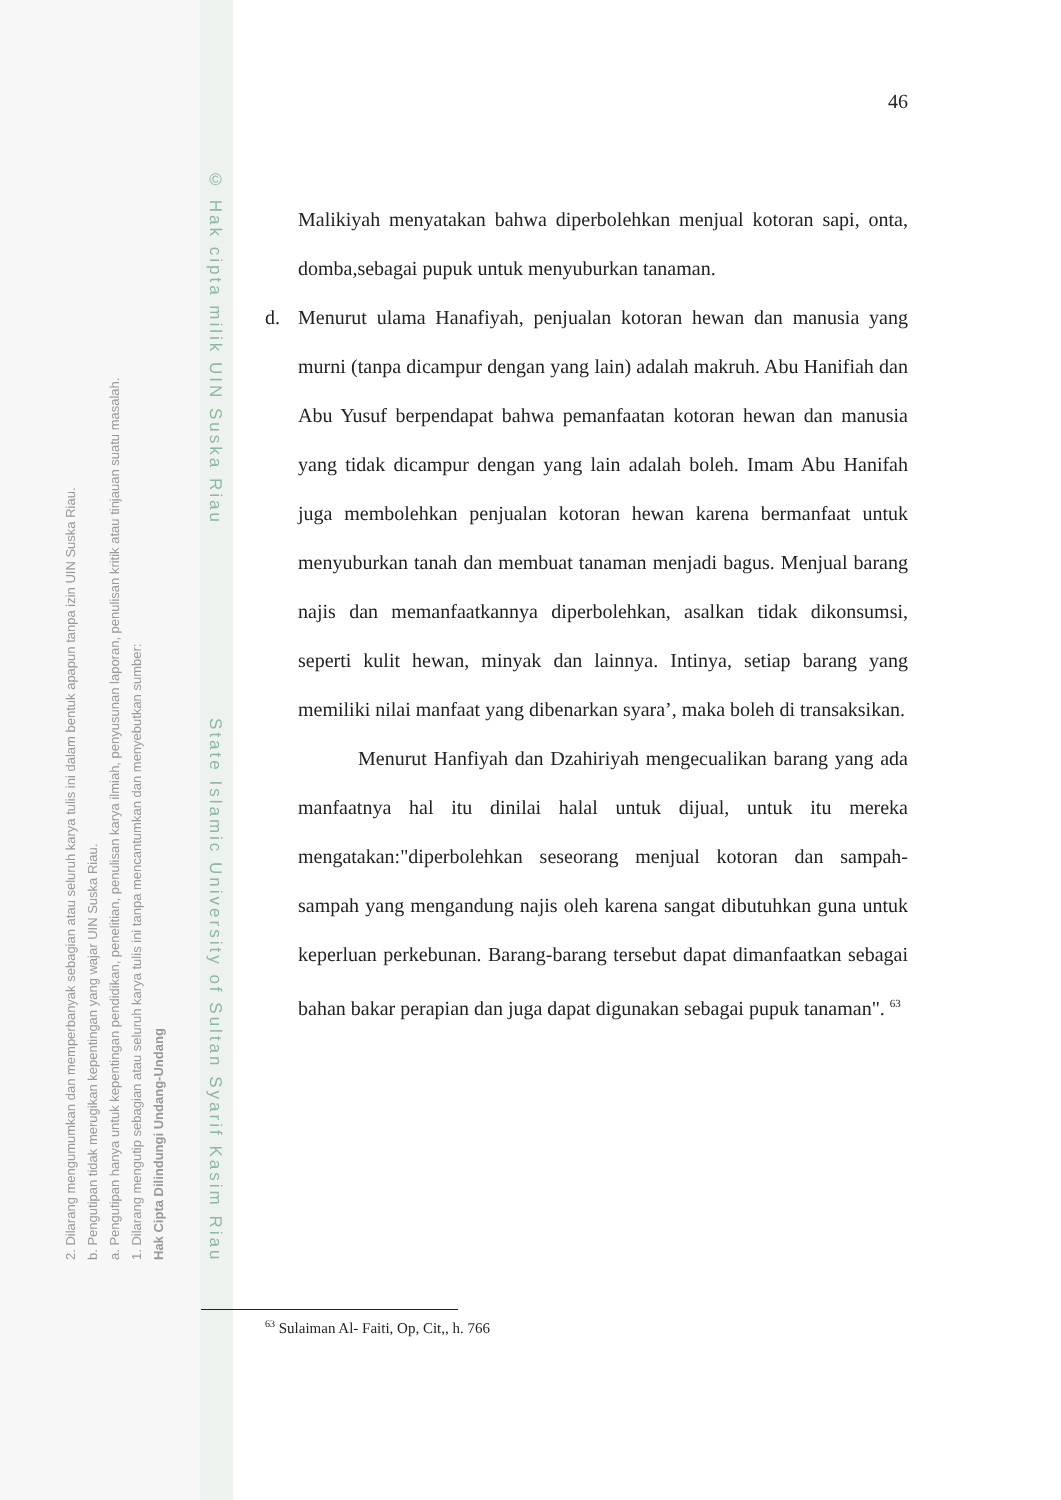2. Dilarang mengumumkan dan memperbanyak sebagian atau seluruh karya tulis ini dalam bentuk apapun tanpa izin UIN Suska Riau.
b. Pengutipan tidak merugikan kepentingan yang wajar UIN Suska Riau.
a. Pengutipan hanya untuk kepentingan pendidikan, penelitian, penulisan karya ilmiah, penyusunan laporan, penulisan kritik atau tinjauan suatu masalah.
1. Dilarang mengutip sebagian atau seluruh karya tulis ini tanpa mencantumkan dan menyebutkan sumber:
Hak Cipta Dilindungi Undang-Undang
© Hak cipta milik UIN Suska Riau State Islamic University of Sultan Syarif Kasim Riau
46
Malikiyah menyatakan bahwa diperbolehkan menjual kotoran sapi, onta, domba,sebagai pupuk untuk menyuburkan tanaman.
d. Menurut ulama Hanafiyah, penjualan kotoran hewan dan manusia yang murni (tanpa dicampur dengan yang lain) adalah makruh. Abu Hanifiah dan Abu Yusuf berpendapat bahwa pemanfaatan kotoran hewan dan manusia yang tidak dicampur dengan yang lain adalah boleh. Imam Abu Hanifah juga membolehkan penjualan kotoran hewan karena bermanfaat untuk menyuburkan tanah dan membuat tanaman menjadi bagus. Menjual barang najis dan memanfaatkannya diperbolehkan, asalkan tidak dikonsumsi, seperti kulit hewan, minyak dan lainnya. Intinya, setiap barang yang memiliki nilai manfaat yang dibenarkan syara’, maka boleh di transaksikan.
Menurut Hanfiyah dan Dzahiriyah mengecualikan barang yang ada manfaatnya hal itu dinilai halal untuk dijual, untuk itu mereka mengatakan:"diperbolehkan seseorang menjual kotoran dan sampah-sampah yang mengandung najis oleh karena sangat dibutuhkan guna untuk keperluan perkebunan. Barang-barang tersebut dapat dimanfaatkan sebagai bahan bakar perapian dan juga dapat digunakan sebagai pupuk tanaman". <sup>63</sup>
<sup>63</sup> Sulaiman Al- Faiti, Op, Cit,, h. 766